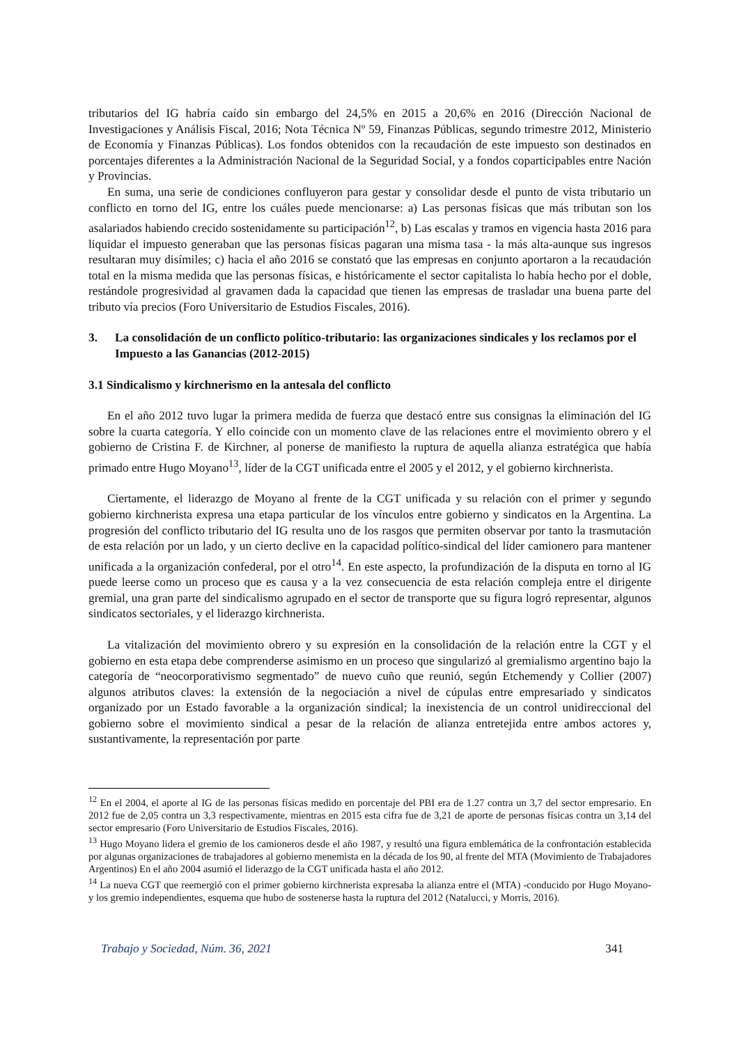tributarios del IG habría caído sin embargo del 24,5% en 2015 a 20,6% en 2016 (Dirección Nacional de Investigaciones y Análisis Fiscal, 2016; Nota Técnica Nº 59, Finanzas Públicas, segundo trimestre 2012, Ministerio de Economía y Finanzas Públicas). Los fondos obtenidos con la recaudación de este impuesto son destinados en porcentajes diferentes a la Administración Nacional de la Seguridad Social, y a fondos coparticipables entre Nación y Provincias.
En suma, una serie de condiciones confluyeron para gestar y consolidar desde el punto de vista tributario un conflicto en torno del IG, entre los cuáles puede mencionarse: a) Las personas físicas que más tributan son los asalariados habiendo crecido sostenidamente su participación<sup>12</sup>, b) Las escalas y tramos en vigencia hasta 2016 para liquidar el impuesto generaban que las personas físicas pagaran una misma tasa - la más alta-aunque sus ingresos resultaran muy disímiles; c) hacia el año 2016 se constató que las empresas en conjunto aportaron a la recaudación total en la misma medida que las personas físicas, e históricamente el sector capitalista lo había hecho por el doble, restándole progresividad al gravamen dada la capacidad que tienen las empresas de trasladar una buena parte del tributo vía precios (Foro Universitario de Estudios Fiscales, 2016).
3. La consolidación de un conflicto político-tributario: las organizaciones sindicales y los reclamos por el Impuesto a las Ganancias (2012-2015)
3.1 Sindicalismo y kirchnerismo en la antesala del conflicto
En el año 2012 tuvo lugar la primera medida de fuerza que destacó entre sus consignas la eliminación del IG sobre la cuarta categoría. Y ello coincide con un momento clave de las relaciones entre el movimiento obrero y el gobierno de Cristina F. de Kirchner, al ponerse de manifiesto la ruptura de aquella alianza estratégica que había primado entre Hugo Moyano<sup>13</sup>, líder de la CGT unificada entre el 2005 y el 2012, y el gobierno kirchnerista.
Ciertamente, el liderazgo de Moyano al frente de la CGT unificada y su relación con el primer y segundo gobierno kirchnerista expresa una etapa particular de los vínculos entre gobierno y sindicatos en la Argentina. La progresión del conflicto tributario del IG resulta uno de los rasgos que permiten observar por tanto la trasmutación de esta relación por un lado, y un cierto declive en la capacidad político-sindical del líder camionero para mantener unificada a la organización confederal, por el otro<sup>14</sup>. En este aspecto, la profundización de la disputa en torno al IG puede leerse como un proceso que es causa y a la vez consecuencia de esta relación compleja entre el dirigente gremial, una gran parte del sindicalismo agrupado en el sector de transporte que su figura logró representar, algunos sindicatos sectoriales, y el liderazgo kirchnerista.
La vitalización del movimiento obrero y su expresión en la consolidación de la relación entre la CGT y el gobierno en esta etapa debe comprenderse asimismo en un proceso que singularizó al gremialismo argentino bajo la categoría de “neocorporativismo segmentado” de nuevo cuño que reunió, según Etchemendy y Collier (2007) algunos atributos claves: la extensión de la negociación a nivel de cúpulas entre empresariado y sindicatos organizado por un Estado favorable a la organización sindical; la inexistencia de un control unidireccional del gobierno sobre el movimiento sindical a pesar de la relación de alianza entretejida entre ambos actores y, sustantivamente, la representación por parte
<sup>12</sup> En el 2004, el aporte al IG de las personas físicas medido en porcentaje del PBI era de 1.27 contra un 3,7 del sector empresario. En 2012 fue de 2,05 contra un 3,3 respectivamente, mientras en 2015 esta cifra fue de 3,21 de aporte de personas físicas contra un 3,14 del sector empresario (Foro Universitario de Estudios Fiscales, 2016).
<sup>13</sup> Hugo Moyano lidera el gremio de los camioneros desde el año 1987, y resultó una figura emblemática de la confrontación establecida por algunas organizaciones de trabajadores al gobierno menemista en la década de los 90, al frente del MTA (Movimiento de Trabajadores Argentinos) En el año 2004 asumió el liderazgo de la CGT unificada hasta el año 2012.
<sup>14</sup> La nueva CGT que reemergió con el primer gobierno kirchnerista expresaba la alianza entre el (MTA) -conducido por Hugo Moyano- y los gremio independientes, esquema que hubo de sostenerse hasta la ruptura del 2012 (Natalucci, y Morris, 2016).
Trabajo y Sociedad, Núm. 36, 2021 341